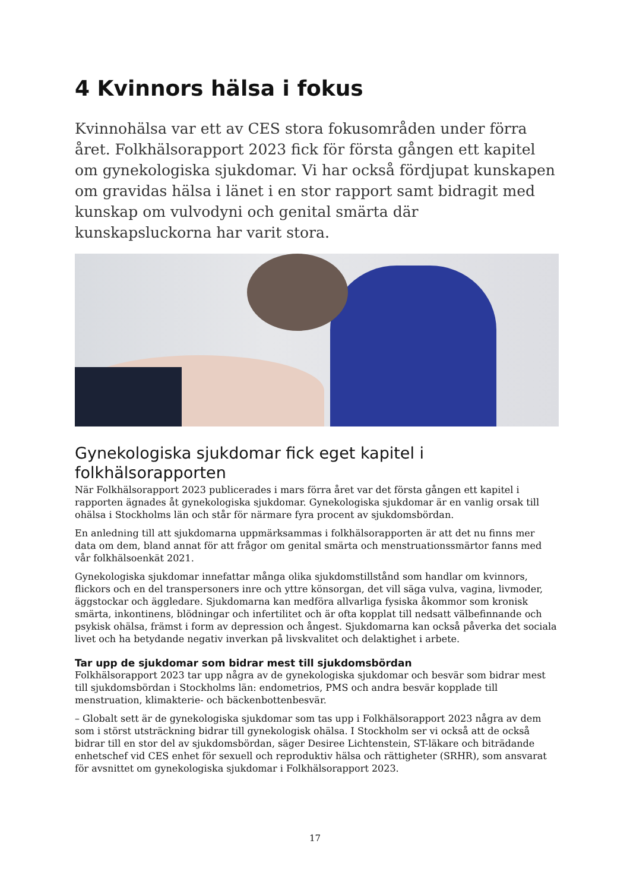4 Kvinnors hälsa i fokus
Kvinnohälsa var ett av CES stora fokusområden under förra året. Folkhälsorapport 2023 fick för första gången ett kapitel om gynekologiska sjukdomar. Vi har också fördjupat kunskapen om gravidas hälsa i länet i en stor rapport samt bidragit med kunskap om vulvodyni och genital smärta där kunskapsluckorna har varit stora.
Gynekologiska sjukdomar fick eget kapitel i folkhälsorapporten
När Folkhälsorapport 2023 publicerades i mars förra året var det första gången ett kapitel i rapporten ägnades åt gynekologiska sjukdomar. Gynekologiska sjukdomar är en vanlig orsak till ohälsa i Stockholms län och står för närmare fyra procent av sjukdomsbördan.
En anledning till att sjukdomarna uppmärksammas i folkhälsorapporten är att det nu finns mer data om dem, bland annat för att frågor om genital smärta och menstruationssmärtor fanns med vår folkhälsoenkät 2021.
Gynekologiska sjukdomar innefattar många olika sjukdomstillstånd som handlar om kvinnors, flickors och en del transpersoners inre och yttre könsorgan, det vill säga vulva, vagina, livmoder, äggstockar och äggledare. Sjukdomarna kan medföra allvarliga fysiska åkommor som kronisk smärta, inkontinens, blödningar och infertilitet och är ofta kopplat till nedsatt välbefinnande och psykisk ohälsa, främst i form av depression och ångest. Sjukdomarna kan också påverka det sociala livet och ha betydande negativ inverkan på livskvalitet och delaktighet i arbete.
Tar upp de sjukdomar som bidrar mest till sjukdomsbördan
Folkhälsorapport 2023 tar upp några av de gynekologiska sjukdomar och besvär som bidrar mest till sjukdomsbördan i Stockholms län: endometrios, PMS och andra besvär kopplade till menstruation, klimakterie- och bäckenbottenbesvär.
– Globalt sett är de gynekologiska sjukdomar som tas upp i Folkhälsorapport 2023 några av dem som i störst utsträckning bidrar till gynekologisk ohälsa. I Stockholm ser vi också att de också bidrar till en stor del av sjukdomsbördan, säger Desiree Lichtenstein, ST-läkare och biträdande enhetschef vid CES enhet för sexuell och reproduktiv hälsa och rättigheter (SRHR), som ansvarat för avsnittet om gynekologiska sjukdomar i Folkhälsorapport 2023.
17